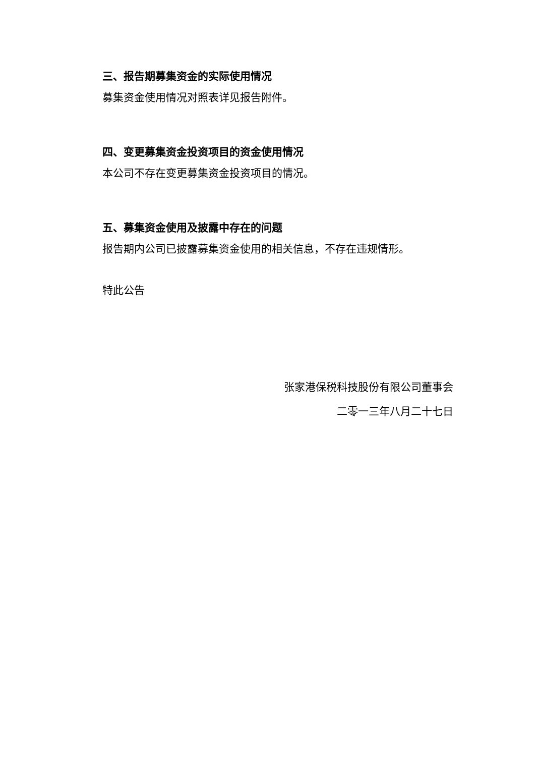三、报告期募集资金的实际使用情况
募集资金使用情况对照表详见报告附件。
四、变更募集资金投资项目的资金使用情况
本公司不存在变更募集资金投资项目的情况。
五、募集资金使用及披露中存在的问题
报告期内公司已披露募集资金使用的相关信息，不存在违规情形。
特此公告
张家港保税科技股份有限公司董事会
二零一三年八月二十七日